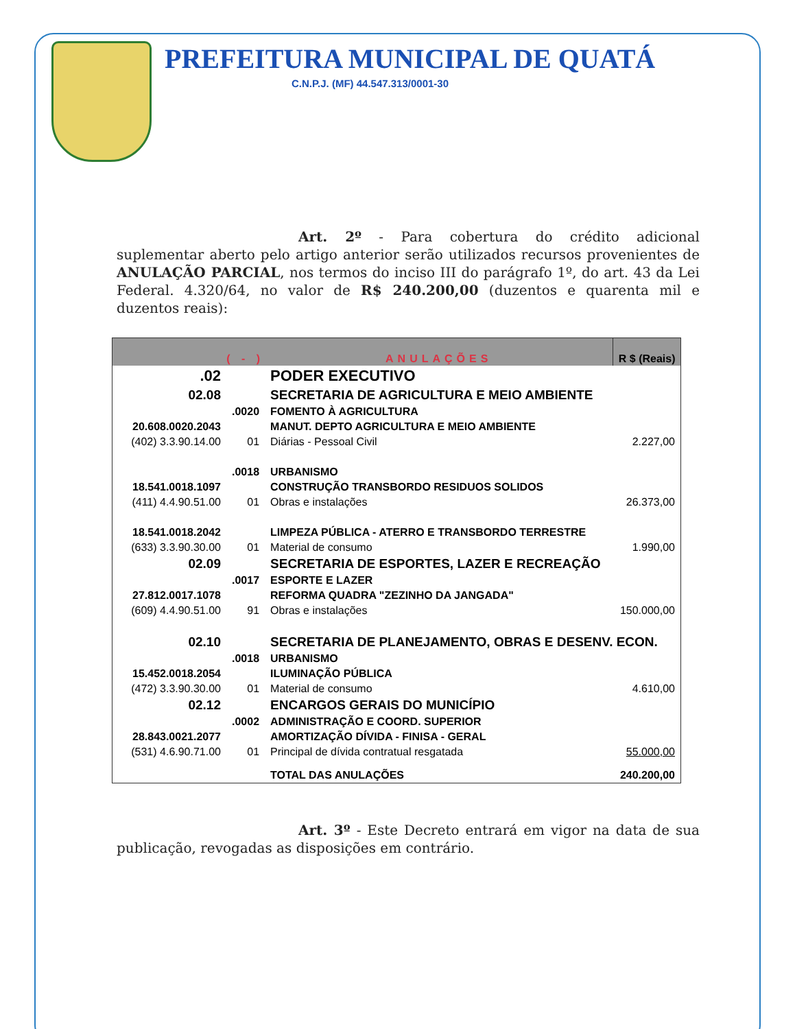PREFEITURA MUNICIPAL DE QUATÁ
C.N.P.J. (MF) 44.547.313/0001-30
Art. 2º - Para cobertura do crédito adicional suplementar aberto pelo artigo anterior serão utilizados recursos provenientes de ANULAÇÃO PARCIAL, nos termos do inciso III do parágrafo 1º, do art. 43 da Lei Federal. 4.320/64, no valor de R$ 240.200,00 (duzentos e quarenta mil e duzentos reais):
| ( - ) | | ANULAÇÕES | R $ (Reais) |
| --- | --- | --- | --- |
| .02 | | PODER EXECUTIVO | |
| 02.08 | | SECRETARIA DE AGRICULTURA E MEIO AMBIENTE | |
| | .0020 | FOMENTO À AGRICULTURA | |
| 20.608.0020.2043 | | MANUT. DEPTO AGRICULTURA E MEIO AMBIENTE | |
| (402) 3.3.90.14.00 | 01 | Diárias - Pessoal Civil | 2.227,00 |
| | .0018 | URBANISMO | |
| 18.541.0018.1097 | | CONSTRUÇÃO TRANSBORDO RESIDUOS SOLIDOS | |
| (411) 4.4.90.51.00 | 01 | Obras e instalações | 26.373,00 |
| 18.541.0018.2042 | | LIMPEZA PÚBLICA - ATERRO E TRANSBORDO TERRESTRE | |
| (633) 3.3.90.30.00 | 01 | Material de consumo | 1.990,00 |
| 02.09 | | SECRETARIA DE ESPORTES, LAZER E RECREAÇÃO | |
| | .0017 | ESPORTE E LAZER | |
| 27.812.0017.1078 | | REFORMA QUADRA "ZEZINHO DA JANGADA" | |
| (609) 4.4.90.51.00 | 91 | Obras e instalações | 150.000,00 |
| 02.10 | | SECRETARIA DE PLANEJAMENTO, OBRAS E DESENV. ECON. | |
| | .0018 | URBANISMO | |
| 15.452.0018.2054 | | ILUMINAÇÃO PÚBLICA | |
| (472) 3.3.90.30.00 | 01 | Material de consumo | 4.610,00 |
| 02.12 | | ENCARGOS GERAIS DO MUNICÍPIO | |
| | .0002 | ADMINISTRAÇÃO E COORD. SUPERIOR | |
| 28.843.0021.2077 | | AMORTIZAÇÃO DÍVIDA - FINISA - GERAL | |
| (531) 4.6.90.71.00 | 01 | Principal de dívida contratual resgatada | 55.000,00 |
| | | TOTAL DAS ANULAÇÕES | 240.200,00 |
Art. 3º - Este Decreto entrará em vigor na data de sua publicação, revogadas as disposições em contrário.